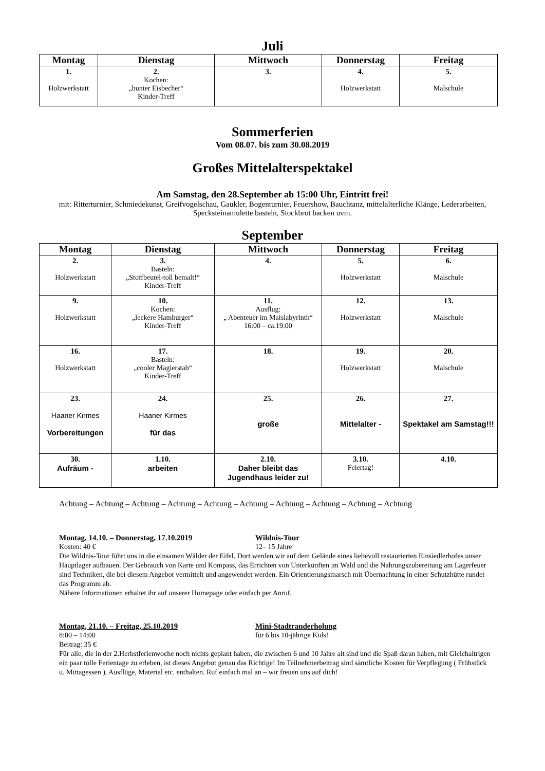Juli
| Montag | Dienstag | Mittwoch | Donnerstag | Freitag |
| --- | --- | --- | --- | --- |
| 1. Holzwerkstatt | 2. Kochen: „bunter Eisbecher“ Kinder-Treff | 3. | 4. Holzwerkstatt | 5. Malschule |
Sommerferien
Vom 08.07. bis zum 30.08.2019
Großes Mittelalterspektakel
Am Samstag, den 28.September ab 15:00 Uhr, Eintritt frei!
mit: Ritterturnier, Schmiedekunst, Greifvogelschau, Gaukler, Bogenturnier, Feuershow, Bauchtanz, mittelalterliche Klänge, Lederarbeiten, Specksteinamulette basteln, Stockbrot backen uvm.
September
| Montag | Dienstag | Mittwoch | Donnerstag | Freitag |
| --- | --- | --- | --- | --- |
| 2. Holzwerkstatt | 3. Basteln: „Stoffbeutel-toll bemalt!“ Kinder-Treff | 4. | 5. Holzwerkstatt | 6. Malschule |
| 9. Holzwerkstatt | 10. Kochen: „leckere Hamburger“ Kinder-Treff | 11. Ausflug: „ Abenteuer im Maislabyrinth“ 16:00 – ca.19:00 | 12. Holzwerkstatt | 13. Malschule |
| 16. Holzwerkstatt | 17. Basteln: „cooler Magierstab“ Kinder-Treff | 18. | 19. Holzwerkstatt | 20. Malschule |
| 23. Haaner Kirmes Vorbereitungen | 24. Haaner Kirmes für das | 25. große | 26. Mittelalter - | 27. Spektakel am Samstag!!! |
| 30. Aufräum - | 1.10. arbeiten | 2.10. Daher bleibt das Jugendhaus leider zu! | 3.10. Feiertag! | 4.10. |
Achtung – Achtung – Achtung – Achtung – Achtung – Achtung – Achtung – Achtung – Achtung – Achtung
Montag, 14.10. – Donnerstag, 17.10.2019 Wildnis-Tour
Kosten: 40 € 12– 15 Jahre
Die Wildnis-Tour führt uns in die einsamen Wälder der Eifel. Dort werden wir auf dem Gelände eines liebevoll restaurierten Einsiedlerhofes unser Hauptlager aufbauen. Der Gebrauch von Karte und Kompass, das Errichten von Unterkünften im Wald und die Nahrungszubereitung am Lagerfeuer sind Techniken, die bei diesem Angebot vermittelt und angewendet werden. Ein Orientierungsmarsch mit Übernachtung in einer Schutzhütte rundet das Programm ab.
Nähere Informationen erhaltet ihr auf unserer Homepage oder einfach per Anruf.
Montag, 21.10. – Freitag, 25.10.2019 Mini-Stadtranderholung
8:00 – 14:00 für 6 bis 10-jährige Kids!
Beitrag: 35 €
Für alle, die in der 2.Herbstferienwoche noch nichts geplant haben, die zwischen 6 und 10 Jahre alt sind und die Spaß daran haben, mit Gleichaltrigen ein paar tolle Ferientage zu erleben, ist dieses Angebot genau das Richtige! Im Teilnehmerbeitrag sind sämtliche Kosten für Verpflegung ( Frühstück u. Mittagessen ), Ausflüge, Material etc. enthalten. Ruf einfach mal an – wir freuen uns auf dich!